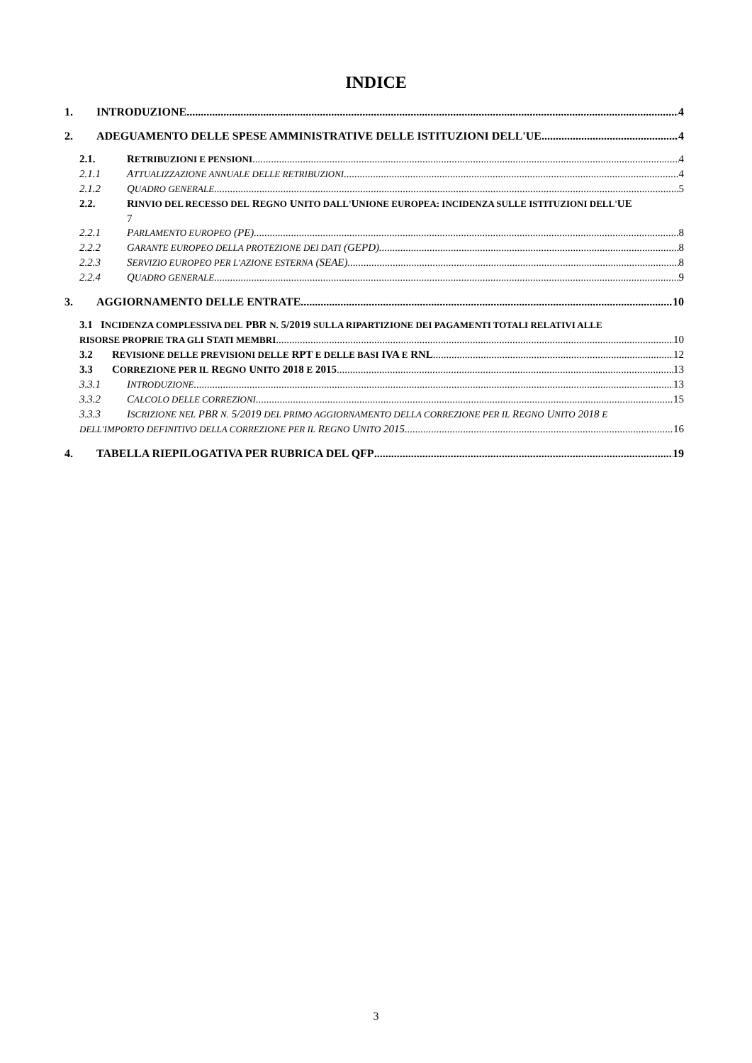INDICE
1. INTRODUZIONE 4
2. ADEGUAMENTO DELLE SPESE AMMINISTRATIVE DELLE ISTITUZIONI DELL'UE 4
2.1. RETRIBUZIONI E PENSIONI 4
2.1.1 ATTUALIZZAZIONE ANNUALE DELLE RETRIBUZIONI 4
2.1.2 QUADRO GENERALE 5
2.2. RINVIO DEL RECESSO DEL REGNO UNITO DALL'UNIONE EUROPEA: INCIDENZA SULLE ISTITUZIONI DELL'UE
7
2.2.1 PARLAMENTO EUROPEO (PE) 8
2.2.2 GARANTE EUROPEO DELLA PROTEZIONE DEI DATI (GEPD) 8
2.2.3 SERVIZIO EUROPEO PER L'AZIONE ESTERNA (SEAE) 8
2.2.4 QUADRO GENERALE 9
3. AGGIORNAMENTO DELLE ENTRATE 10
3.1 INCIDENZA COMPLESSIVA DEL PBR N. 5/2019 SULLA RIPARTIZIONE DEI PAGAMENTI TOTALI RELATIVI ALLE
RISORSE PROPRIE TRA GLI STATI MEMBRI 10
3.2 REVISIONE DELLE PREVISIONI DELLE RPT E DELLE BASI IVA E RNL 12
3.3 CORREZIONE PER IL REGNO UNITO 2018 E 2015 13
3.3.1 INTRODUZIONE 13
3.3.2 CALCOLO DELLE CORREZIONI 15
3.3.3 ISCRIZIONE NEL PBR N. 5/2019 DEL PRIMO AGGIORNAMENTO DELLA CORREZIONE PER IL REGNO UNITO 2018 E
DELL'IMPORTO DEFINITIVO DELLA CORREZIONE PER IL REGNO UNITO 2015 16
4. TABELLA RIEPILOGATIVA PER RUBRICA DEL QFP 19
3